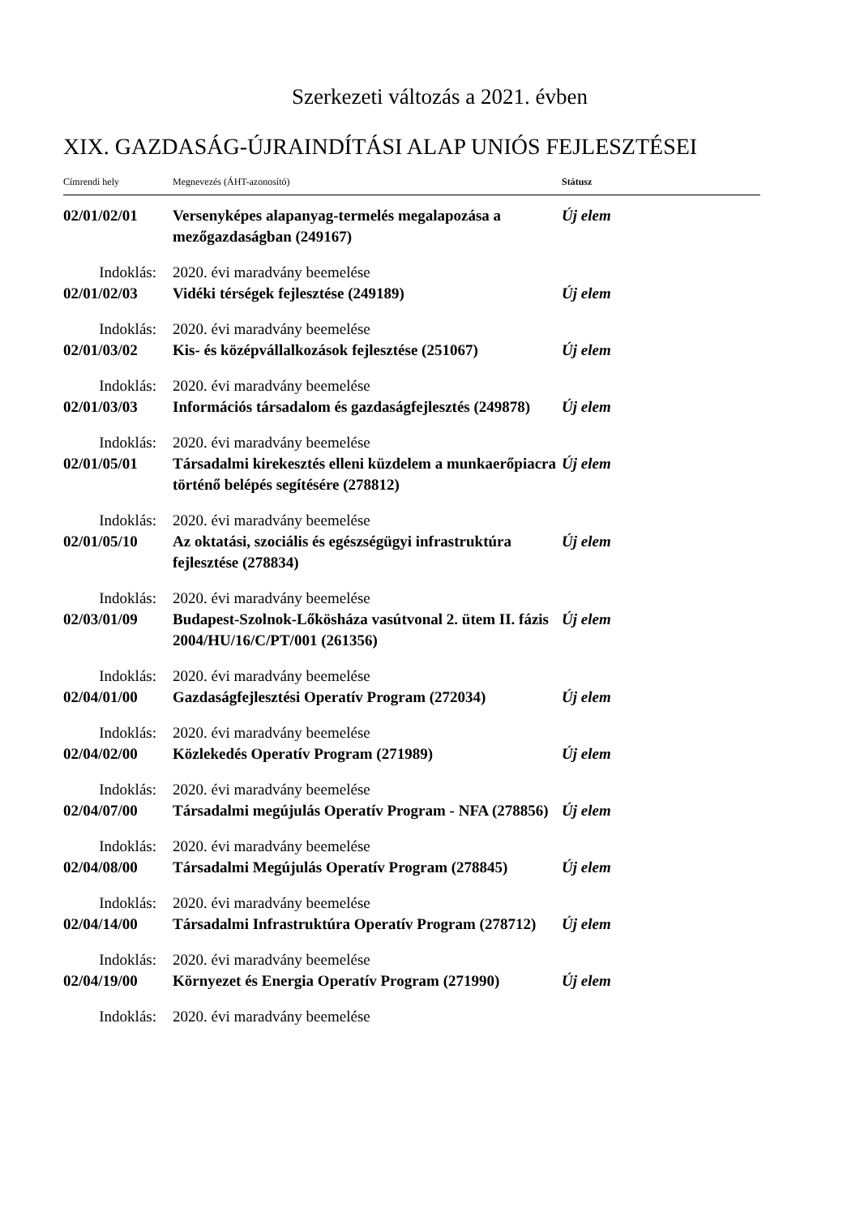Szerkezeti változás a 2021. évben
XIX. GAZDASÁG-ÚJRAINDÍTÁSI ALAP UNIÓS FEJLESZTÉSEI
| Címrendi hely | Megnevezés (ÁHT-azonosító) | Státusz |
| --- | --- | --- |
| 02/01/02/01 | Versenyképes alapanyag-termelés megalapozása a mezőgazdaságban (249167) | Új elem |
| Indoklás: | 2020. évi maradvány beemelése | |
| 02/01/02/03 | Vidéki térségek fejlesztése (249189) | Új elem |
| Indoklás: | 2020. évi maradvány beemelése | |
| 02/01/03/02 | Kis- és középvállalkozások fejlesztése (251067) | Új elem |
| Indoklás: | 2020. évi maradvány beemelése | |
| 02/01/03/03 | Információs társadalom és gazdaságfejlesztés (249878) | Új elem |
| Indoklás: | 2020. évi maradvány beemelése | |
| 02/01/05/01 | Társadalmi kirekesztés elleni küzdelem a munkaerőpiacra történő belépés segítésére (278812) | Új elem |
| Indoklás: | 2020. évi maradvány beemelése | |
| 02/01/05/10 | Az oktatási, szociális és egészségügyi infrastruktúra fejlesztése (278834) | Új elem |
| Indoklás: | 2020. évi maradvány beemelése | |
| 02/03/01/09 | Budapest-Szolnok-Lőkösháza vasútvonal 2. ütem II. fázis 2004/HU/16/C/PT/001 (261356) | Új elem |
| Indoklás: | 2020. évi maradvány beemelése | |
| 02/04/01/00 | Gazdaságfejlesztési Operatív Program (272034) | Új elem |
| Indoklás: | 2020. évi maradvány beemelése | |
| 02/04/02/00 | Közlekedés Operatív Program (271989) | Új elem |
| Indoklás: | 2020. évi maradvány beemelése | |
| 02/04/07/00 | Társadalmi megújulás Operatív Program - NFA (278856) | Új elem |
| Indoklás: | 2020. évi maradvány beemelése | |
| 02/04/08/00 | Társadalmi Megújulás Operatív Program (278845) | Új elem |
| Indoklás: | 2020. évi maradvány beemelése | |
| 02/04/14/00 | Társadalmi Infrastruktúra Operatív Program (278712) | Új elem |
| Indoklás: | 2020. évi maradvány beemelése | |
| 02/04/19/00 | Környezet és Energia Operatív Program (271990) | Új elem |
| Indoklás: | 2020. évi maradvány beemelése | |